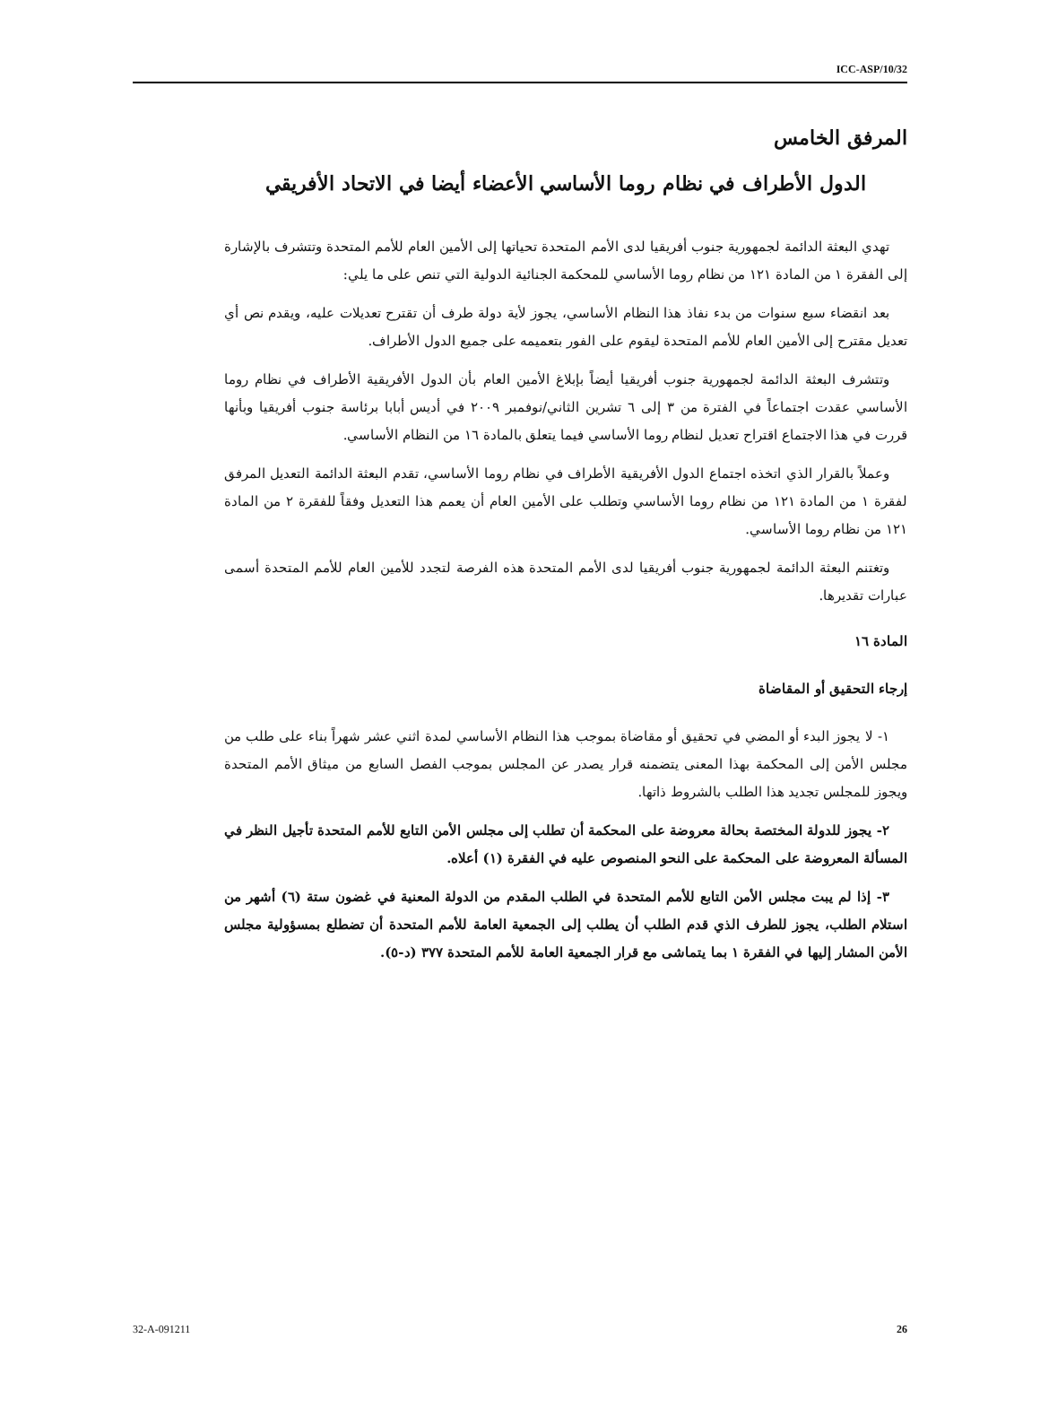ICC-ASP/10/32
المرفق الخامس
الدول الأطراف في نظام روما الأساسي الأعضاء أيضا في الاتحاد الأفريقي
تهدي البعثة الدائمة لجمهورية جنوب أفريقيا لدى الأمم المتحدة تحياتها إلى الأمين العام للأمم المتحدة وتتشرف بالإشارة إلى الفقرة ١ من المادة ١٢١ من نظام روما الأساسي للمحكمة الجنائية الدولية التي تنص على ما يلي:
بعد انقضاء سبع سنوات من بدء نفاذ هذا النظام الأساسي، يجوز لأية دولة طرف أن تقترح تعديلات عليه، ويقدم نص أي تعديل مقترح إلى الأمين العام للأمم المتحدة ليقوم على الفور بتعميمه على جميع الدول الأطراف.
وتتشرف البعثة الدائمة لجمهورية جنوب أفريقيا أيضاً بإبلاغ الأمين العام بأن الدول الأفريقية الأطراف في نظام روما الأساسي عقدت اجتماعاً في الفترة من ٣ إلى ٦ تشرين الثاني/نوفمبر ٢٠٠٩ في أديس أبابا برئاسة جنوب أفريقيا وبأنها قررت في هذا الاجتماع اقتراح تعديل لنظام روما الأساسي فيما يتعلق بالمادة ١٦ من النظام الأساسي.
وعملاً بالقرار الذي اتخذه اجتماع الدول الأفريقية الأطراف في نظام روما الأساسي، تقدم البعثة الدائمة التعديل المرفق لفقرة ١ من المادة ١٢١ من نظام روما الأساسي وتطلب على الأمين العام أن يعمم هذا التعديل وفقاً للفقرة ٢ من المادة ١٢١ من نظام روما الأساسي.
وتغتنم البعثة الدائمة لجمهورية جنوب أفريقيا لدى الأمم المتحدة هذه الفرصة لتجدد للأمين العام للأمم المتحدة أسمى عبارات تقديرها.
المادة ١٦
إرجاء التحقيق أو المقاضاة
١- لا يجوز البدء أو المضي في تحقيق أو مقاضاة بموجب هذا النظام الأساسي لمدة اثني عشر شهراً بناء على طلب من مجلس الأمن إلى المحكمة بهذا المعنى يتضمنه قرار يصدر عن المجلس بموجب الفصل السابع من ميثاق الأمم المتحدة ويجوز للمجلس تجديد هذا الطلب بالشروط ذاتها.
٢- يجوز للدولة المختصة بحالة معروضة على المحكمة أن تطلب إلى مجلس الأمن التابع للأمم المتحدة تأجيل النظر في المسألة المعروضة على المحكمة على النحو المنصوص عليه في الفقرة (١) أعلاه.
٣- إذا لم يبت مجلس الأمن التابع للأمم المتحدة في الطلب المقدم من الدولة المعنية في غضون ستة (٦) أشهر من استلام الطلب، يجوز للطرف الذي قدم الطلب أن يطلب إلى الجمعية العامة للأمم المتحدة أن تضطلع بمسؤولية مجلس الأمن المشار إليها في الفقرة ١ بما يتماشى مع قرار الجمعية العامة للأمم المتحدة ٣٧٧ (د-٥).
32-A-091211 26